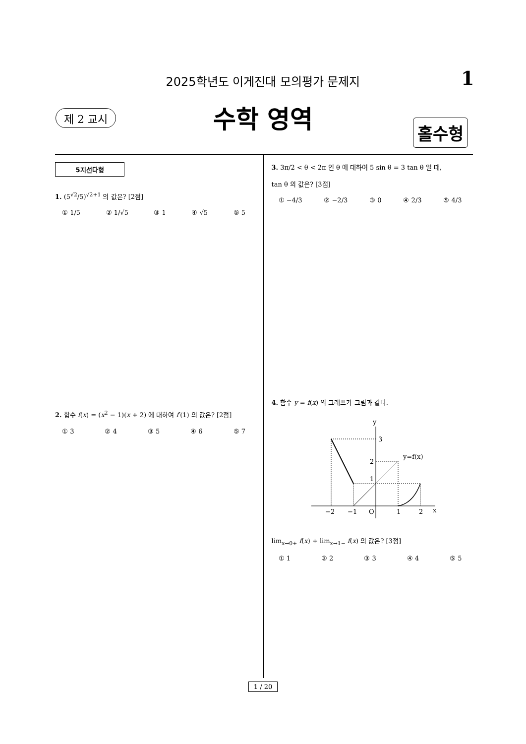2025학년도 이게진대 모의평가 문제지 1
제 2 교시
수학 영역 홀수형
5지선다형
1. (5<sup>√2</sup>/5)<sup>√2+1</sup> 의 값은? [2점]
① 1/5 ② 1/√5 ③ 1 ④ √5 ⑤ 5
2. 함수 f(x) = (x<sup>2</sup> − 1)(x + 2) 에 대하여 f′(1) 의 값은? [2점]
① 3 ② 4 ③ 5 ④ 6 ⑤ 7
3. 3π/2 < θ < 2π 인 θ 에 대하여 5 sin θ = 3 tan θ 일 때,
tan θ 의 값은? [3점]
① −4/3 ② −2/3 ③ 0 ④ 2/3 ⑤ 4/3
4. 함수 y = f(x) 의 그래프가 그림과 같다.
y
3
2
1
y=f(x)
−2
−1
O
1
2
x
lim<sub>x→0+</sub> f(x) + lim<sub>x→1−</sub> f(x) 의 값은? [3점]
① 1 ② 2 ③ 3 ④ 4 ⑤ 5
1 / 20